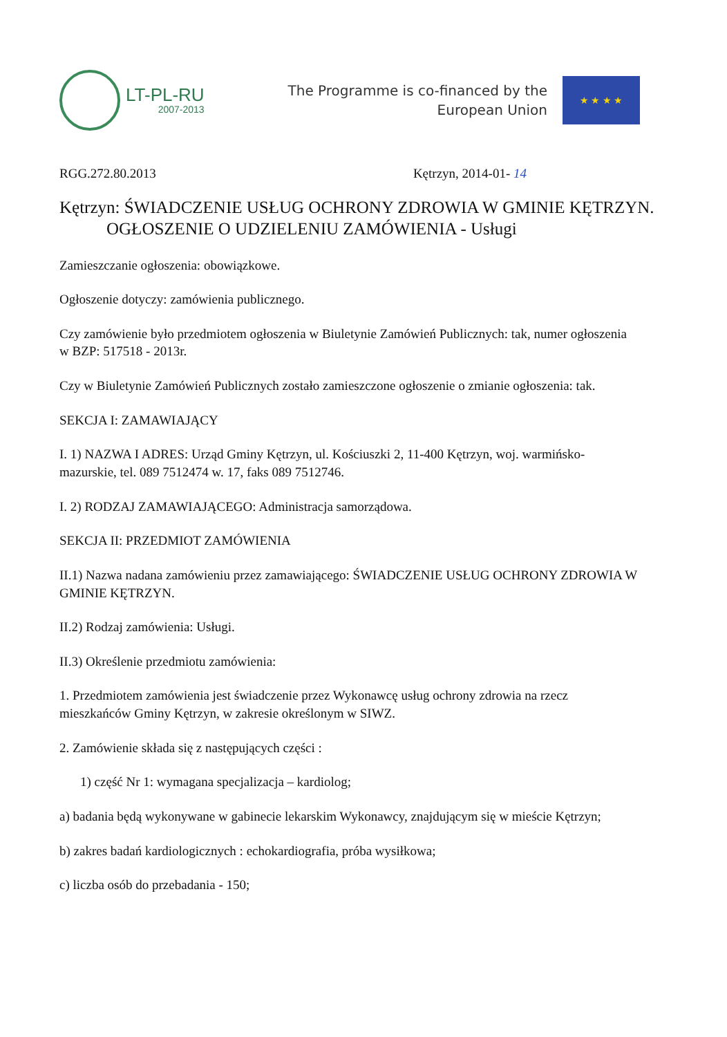LT-PL-RU
2007-2013
The Programme is co-financed by the
European Union
★ ★ ★ ★
RGG.272.80.2013 Kętrzyn, 2014-01- 14
Kętrzyn: ŚWIADCZENIE USŁUG OCHRONY ZDROWIA W GMINIE KĘTRZYN.
OGŁOSZENIE O UDZIELENIU ZAMÓWIENIA - Usługi
Zamieszczanie ogłoszenia: obowiązkowe.
Ogłoszenie dotyczy: zamówienia publicznego.
Czy zamówienie było przedmiotem ogłoszenia w Biuletynie Zamówień Publicznych: tak, numer ogłoszenia w BZP: 517518 - 2013r.
Czy w Biuletynie Zamówień Publicznych zostało zamieszczone ogłoszenie o zmianie ogłoszenia: tak.
SEKCJA I: ZAMAWIAJĄCY
I. 1) NAZWA I ADRES: Urząd Gminy Kętrzyn, ul. Kościuszki 2, 11-400 Kętrzyn, woj. warmińsko-mazurskie, tel. 089 7512474 w. 17, faks 089 7512746.
I. 2) RODZAJ ZAMAWIAJĄCEGO: Administracja samorządowa.
SEKCJA II: PRZEDMIOT ZAMÓWIENIA
II.1) Nazwa nadana zamówieniu przez zamawiającego: ŚWIADCZENIE USŁUG OCHRONY ZDROWIA W GMINIE KĘTRZYN.
II.2) Rodzaj zamówienia: Usługi.
II.3) Określenie przedmiotu zamówienia:
1. Przedmiotem zamówienia jest świadczenie przez Wykonawcę usług ochrony zdrowia na rzecz mieszkańców Gminy Kętrzyn, w zakresie określonym w SIWZ.
2. Zamówienie składa się z następujących części :
1) część Nr 1: wymagana specjalizacja – kardiolog;
a) badania będą wykonywane w gabinecie lekarskim Wykonawcy, znajdującym się w mieście Kętrzyn;
b) zakres badań kardiologicznych : echokardiografia, próba wysiłkowa;
c) liczba osób do przebadania - 150;